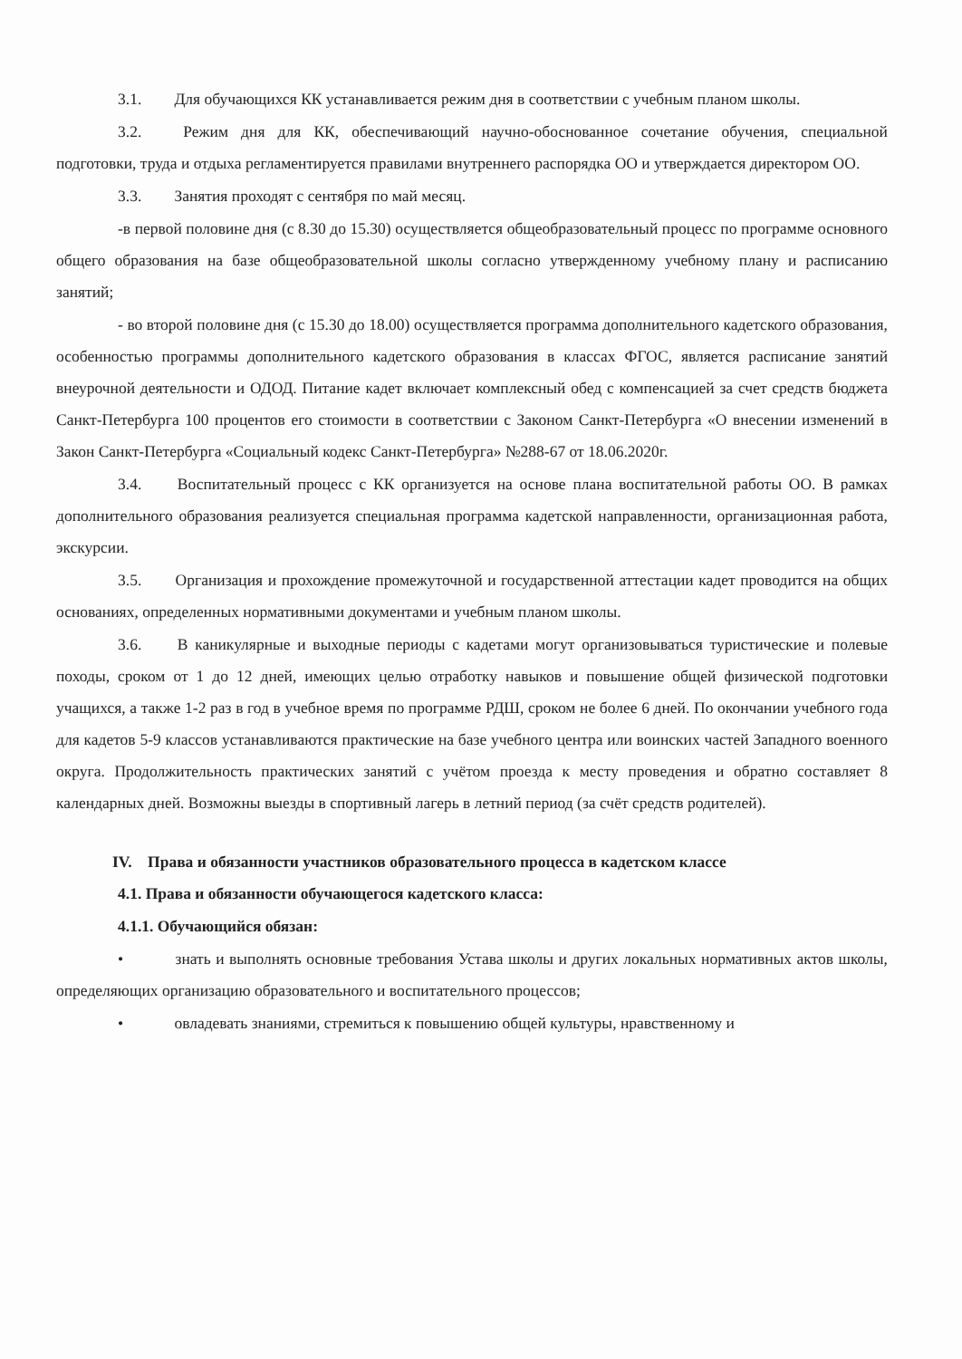3.1. Для обучающихся КК устанавливается режим дня в соответствии с учебным планом школы.
3.2. Режим дня для КК, обеспечивающий научно-обоснованное сочетание обучения, специальной подготовки, труда и отдыха регламентируется правилами внутреннего распорядка ОО и утверждается директором ОО.
3.3. Занятия проходят с сентября по май месяц.
-в первой половине дня (с 8.30 до 15.30) осуществляется общеобразовательный процесс по программе основного общего образования на базе общеобразовательной школы согласно утвержденному учебному плану и расписанию занятий;
- во второй половине дня (с 15.30 до 18.00) осуществляется программа дополнительного кадетского образования, особенностью программы дополнительного кадетского образования в классах ФГОС, является расписание занятий внеурочной деятельности и ОДОД. Питание кадет включает комплексный обед с компенсацией за счет средств бюджета Санкт-Петербурга 100 процентов его стоимости в соответствии с Законом Санкт-Петербурга «О внесении изменений в Закон Санкт-Петербурга «Социальный кодекс Санкт-Петербурга» №288-67 от 18.06.2020г.
3.4. Воспитательный процесс с КК организуется на основе плана воспитательной работы ОО. В рамках дополнительного образования реализуется специальная программа кадетской направленности, организационная работа, экскурсии.
3.5. Организация и прохождение промежуточной и государственной аттестации кадет проводится на общих основаниях, определенных нормативными документами и учебным планом школы.
3.6. В каникулярные и выходные периоды с кадетами могут организовываться туристические и полевые походы, сроком от 1 до 12 дней, имеющих целью отработку навыков и повышение общей физической подготовки учащихся, а также 1-2 раз в год в учебное время по программе РДШ, сроком не более 6 дней. По окончании учебного года для кадетов 5-9 классов устанавливаются практические на базе учебного центра или воинских частей Западного военного округа. Продолжительность практических занятий с учётом проезда к месту проведения и обратно составляет 8 календарных дней. Возможны выезды в спортивный лагерь в летний период (за счёт средств родителей).
IV. Права и обязанности участников образовательного процесса в кадетском классе
4.1. Права и обязанности обучающегося кадетского класса:
4.1.1. Обучающийся обязан:
• знать и выполнять основные требования Устава школы и других локальных нормативных актов школы, определяющих организацию образовательного и воспитательного процессов;
• овладевать знаниями, стремиться к повышению общей культуры, нравственному и